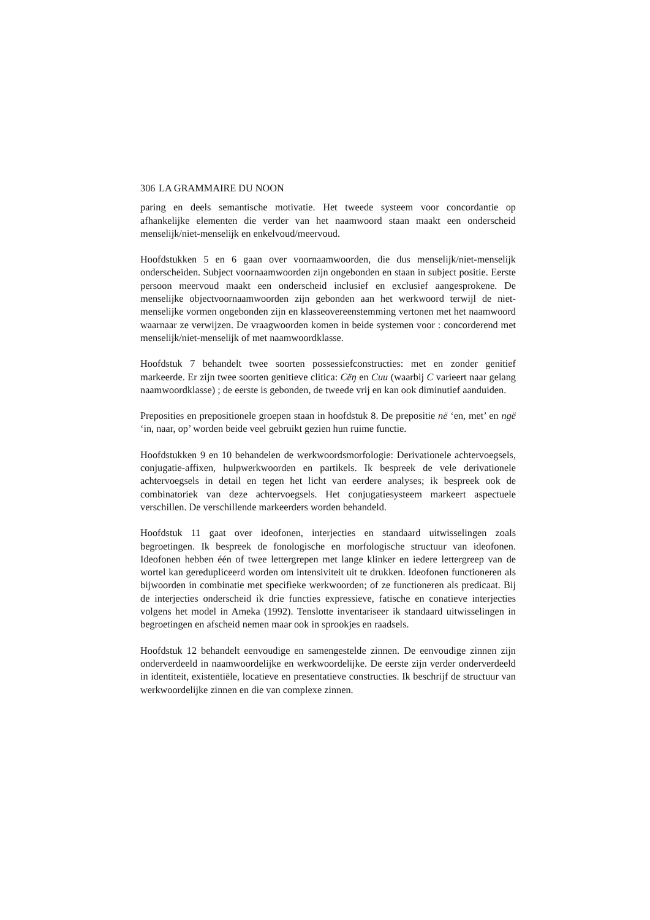306 LA GRAMMAIRE DU NOON
paring en deels semantische motivatie. Het tweede systeem voor concordantie op afhankelijke elementen die verder van het naamwoord staan maakt een onderscheid menselijk/niet-menselijk en enkelvoud/meervoud.
Hoofdstukken 5 en 6 gaan over voornaamwoorden, die dus menselijk/niet-menselijk onderscheiden. Subject voornaamwoorden zijn ongebonden en staan in subject positie. Eerste persoon meervoud maakt een onderscheid inclusief en exclusief aangesprokene. De menselijke objectvoornaamwoorden zijn gebonden aan het werkwoord terwijl de niet-menselijke vormen ongebonden zijn en klasseovereenstemming vertonen met het naamwoord waarnaar ze verwijzen. De vraagwoorden komen in beide systemen voor : concorderend met menselijk/niet-menselijk of met naamwoordklasse.
Hoofdstuk 7 behandelt twee soorten possessiefconstructies: met en zonder genitief markeerde. Er zijn twee soorten genitieve clitica: Cëŋ en Cuu (waarbij C varieert naar gelang naamwoordklasse) ; de eerste is gebonden, de tweede vrij en kan ook diminutief aanduiden.
Preposities en prepositionele groepen staan in hoofdstuk 8. De prepositie në ‘en, met’ en ngë ‘in, naar, op’ worden beide veel gebruikt gezien hun ruime functie.
Hoofdstukken 9 en 10 behandelen de werkwoordsmorfologie: Derivationele achtervoegsels, conjugatie-affixen, hulpwerkwoorden en partikels. Ik bespreek de vele derivationele achtervoegsels in detail en tegen het licht van eerdere analyses; ik bespreek ook de combinatoriek van deze achtervoegsels. Het conjugatiesysteem markeert aspectuele verschillen. De verschillende markeerders worden behandeld.
Hoofdstuk 11 gaat over ideofonen, interjecties en standaard uitwisselingen zoals begroetingen. Ik bespreek de fonologische en morfologische structuur van ideofonen. Ideofonen hebben één of twee lettergrepen met lange klinker en iedere lettergreep van de wortel kan geredupliceerd worden om intensiviteit uit te drukken. Ideofonen functioneren als bijwoorden in combinatie met specifieke werkwoorden; of ze functioneren als predicaat. Bij de interjecties onderscheid ik drie functies expressieve, fatische en conatieve interjecties volgens het model in Ameka (1992). Tenslotte inventariseer ik standaard uitwisselingen in begroetingen en afscheid nemen maar ook in sprookjes en raadsels.
Hoofdstuk 12 behandelt eenvoudige en samengestelde zinnen. De eenvoudige zinnen zijn onderverdeeld in naamwoordelijke en werkwoordelijke. De eerste zijn verder onderverdeeld in identiteit, existentiële, locatieve en presentatieve constructies. Ik beschrijf de structuur van werkwoordelijke zinnen en die van complexe zinnen.